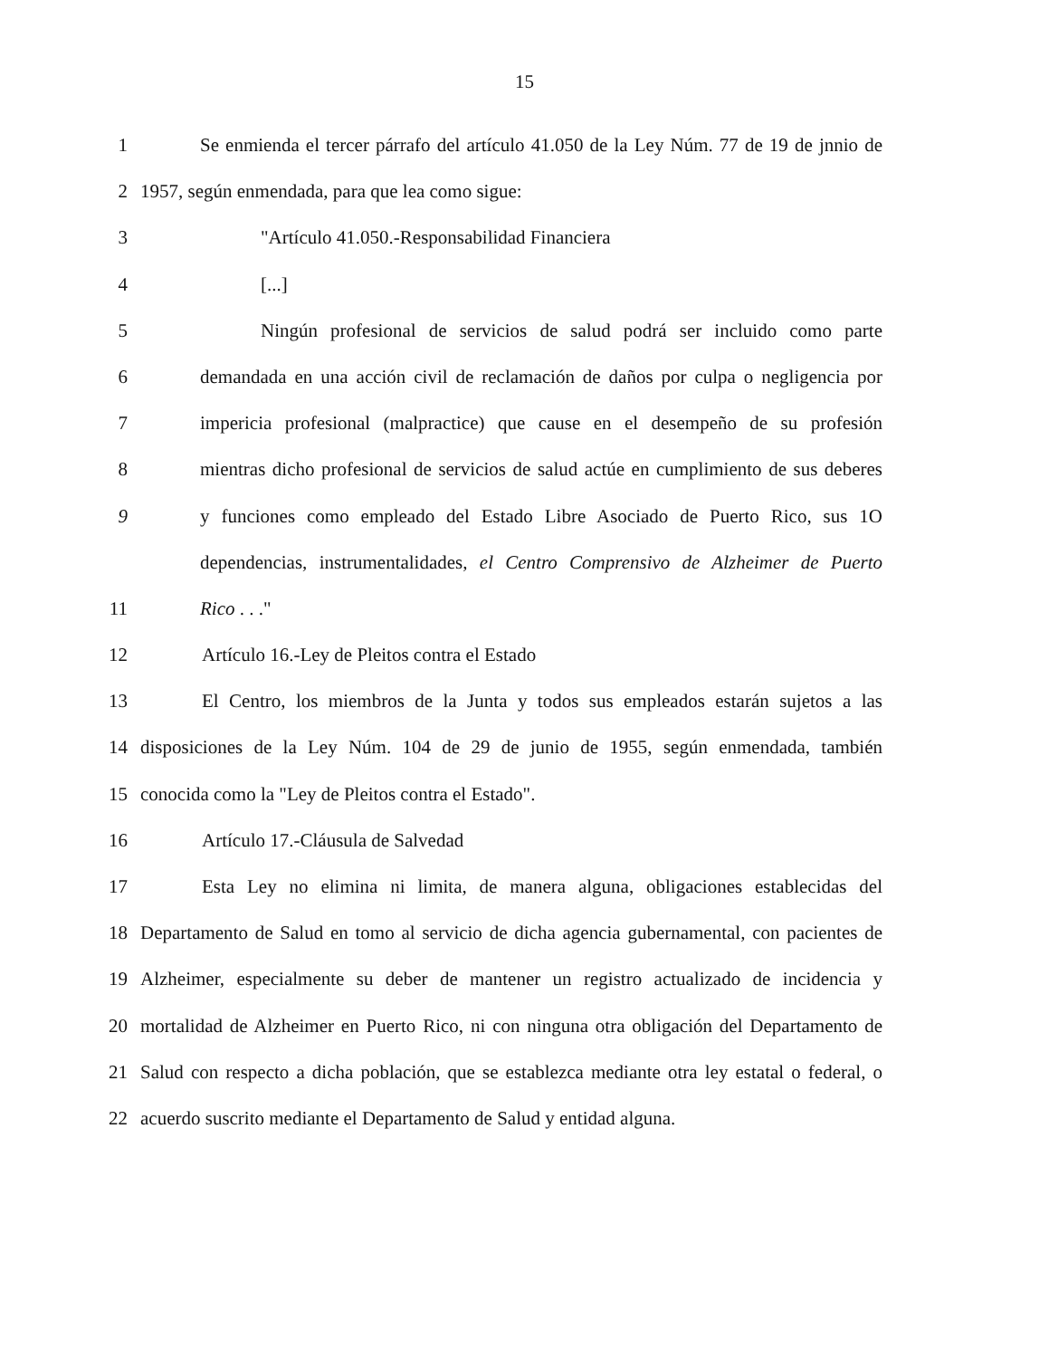15
1 Se enmienda el tercer párrafo del artículo 41.050 de la Ley Núm. 77 de 19 de jnnio de
2 1957, según enmendada, para que lea como sigue:
3 "Artículo 41.050.-Responsabilidad Financiera
4 [...]
5 Ningún profesional de servicios de salud podrá ser incluido como parte
6 demandada en una acción civil de reclamación de daños por culpa o negligencia por
7 impericia profesional (malpractice) que cause en el desempeño de su profesión
8 mientras dicho profesional de servicios de salud actúe en cumplimiento de sus deberes
9 y funciones como empleado del Estado Libre Asociado de Puerto Rico, sus 1O
dependencias, instrumentalidades, el Centro Comprensivo de Alzheimer de Puerto
11 Rico . . ."
12 Artículo 16.-Ley de Pleitos contra el Estado
13 El Centro, los miembros de la Junta y todos sus empleados estarán sujetos a las
14 disposiciones de la Ley Núm. 104 de 29 de junio de 1955, según enmendada, también
15 conocida como la "Ley de Pleitos contra el Estado".
16 Artículo 17.-Cláusula de Salvedad
17 Esta Ley no elimina ni limita, de manera alguna, obligaciones establecidas del
18 Departamento de Salud en tomo al servicio de dicha agencia gubernamental, con pacientes de
19 Alzheimer, especialmente su deber de mantener un registro actualizado de incidencia y
20 mortalidad de Alzheimer en Puerto Rico, ni con ninguna otra obligación del Departamento de
21 Salud con respecto a dicha población, que se establezca mediante otra ley estatal o federal, o
22 acuerdo suscrito mediante el Departamento de Salud y entidad alguna.